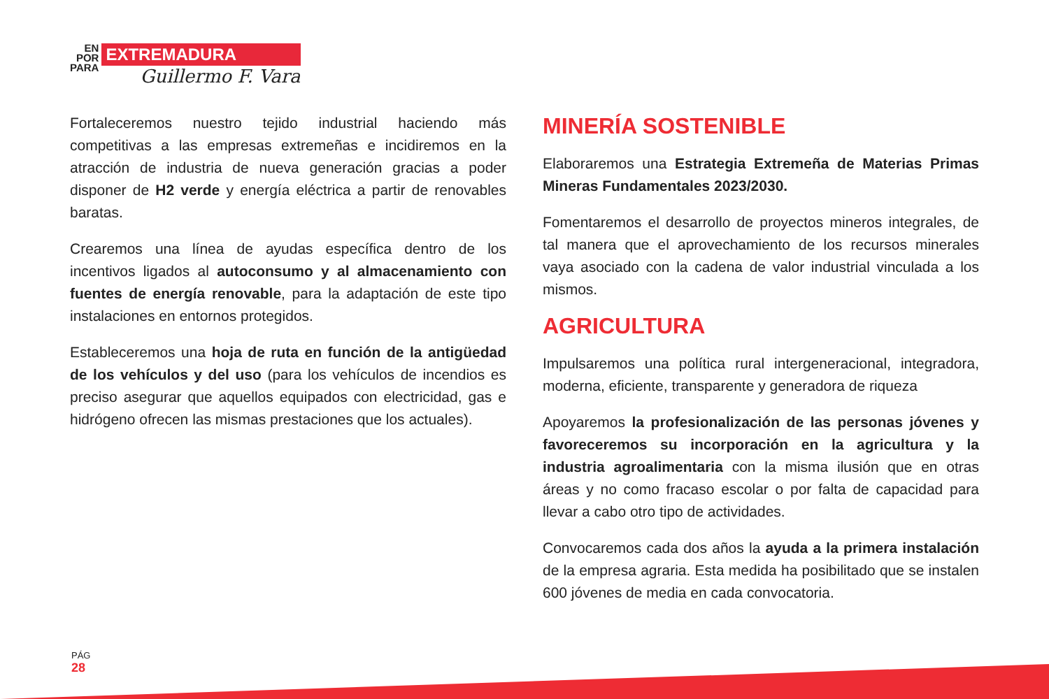EN
POR
PARA
EXTREMADURA
Guillermo F. Vara
Fortaleceremos nuestro tejido industrial haciendo más competitivas a las empresas extremeñas e incidiremos en la atracción de industria de nueva generación gracias a poder disponer de H2 verde y energía eléctrica a partir de renovables baratas.
Crearemos una línea de ayudas específica dentro de los incentivos ligados al autoconsumo y al almacenamiento con fuentes de energía renovable, para la adaptación de este tipo instalaciones en entornos protegidos.
Estableceremos una hoja de ruta en función de la antigüedad de los vehículos y del uso (para los vehículos de incendios es preciso asegurar que aquellos equipados con electricidad, gas e hidrógeno ofrecen las mismas prestaciones que los actuales).
MINERÍA SOSTENIBLE
Elaboraremos una Estrategia Extremeña de Materias Primas Mineras Fundamentales 2023/2030.
Fomentaremos el desarrollo de proyectos mineros integrales, de tal manera que el aprovechamiento de los recursos minerales vaya asociado con la cadena de valor industrial vinculada a los mismos.
AGRICULTURA
Impulsaremos una política rural intergeneracional, integradora, moderna, eficiente, transparente y generadora de riqueza
Apoyaremos la profesionalización de las personas jóvenes y favoreceremos su incorporación en la agricultura y la industria agroalimentaria con la misma ilusión que en otras áreas y no como fracaso escolar o por falta de capacidad para llevar a cabo otro tipo de actividades.
Convocaremos cada dos años la ayuda a la primera instalación de la empresa agraria. Esta medida ha posibilitado que se instalen 600 jóvenes de media en cada convocatoria.
PÁG
28